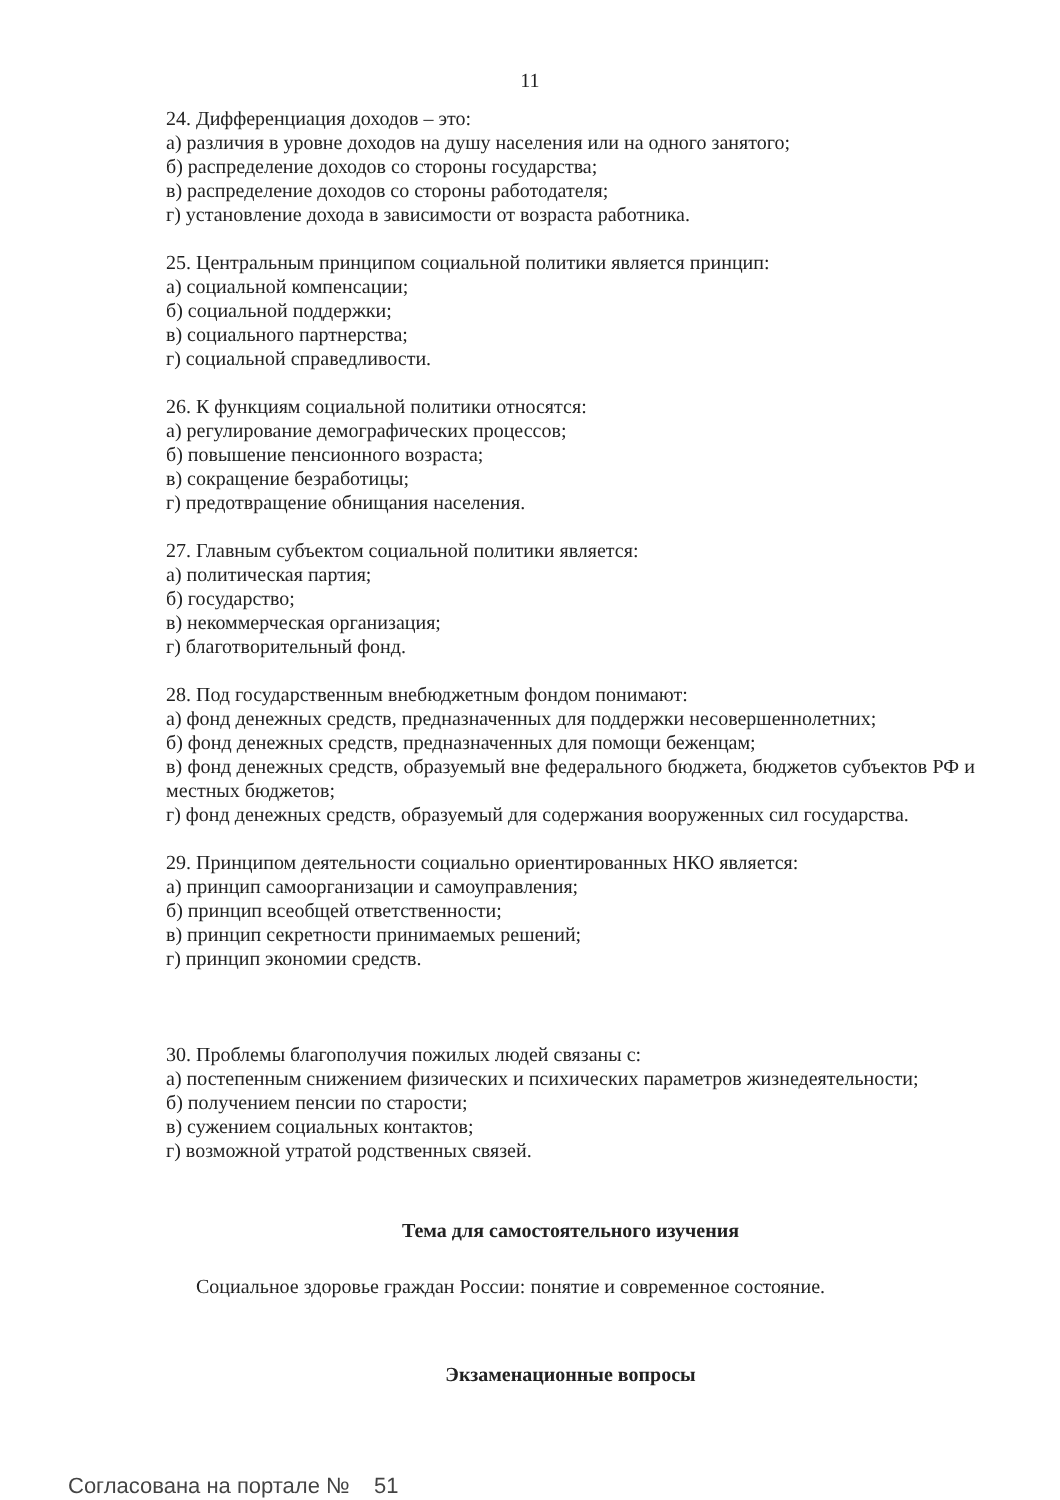11
24. Дифференциация доходов – это:
а) различия в уровне доходов на душу населения или на одного занятого;
б) распределение доходов со стороны государства;
в) распределение доходов со стороны работодателя;
г) установление дохода в зависимости от возраста работника.
25. Центральным принципом социальной политики является принцип:
а) социальной компенсации;
б) социальной поддержки;
в) социального партнерства;
г) социальной справедливости.
26. К функциям социальной политики относятся:
а) регулирование демографических процессов;
б) повышение пенсионного возраста;
в) сокращение безработицы;
г) предотвращение обнищания населения.
27. Главным субъектом социальной политики является:
а) политическая партия;
б) государство;
в) некоммерческая организация;
г) благотворительный фонд.
28. Под государственным внебюджетным фондом понимают:
а) фонд денежных средств, предназначенных для поддержки несовершеннолетних;
б) фонд денежных средств, предназначенных для помощи беженцам;
в) фонд денежных средств, образуемый вне федерального бюджета, бюджетов субъектов РФ и местных бюджетов;
г) фонд денежных средств, образуемый для содержания вооруженных сил государства.
29. Принципом деятельности социально ориентированных НКО является:
а) принцип самоорганизации и самоуправления;
б) принцип всеобщей ответственности;
в) принцип секретности принимаемых решений;
г) принцип экономии средств.
30. Проблемы благополучия пожилых людей связаны с:
а) постепенным снижением физических и психических параметров жизнедеятельности;
б) получением пенсии по старости;
в) сужением социальных контактов;
г) возможной утратой родственных связей.
Тема для самостоятельного изучения
Социальное здоровье граждан России: понятие и современное состояние.
Экзаменационные вопросы
Согласована на портале № 51